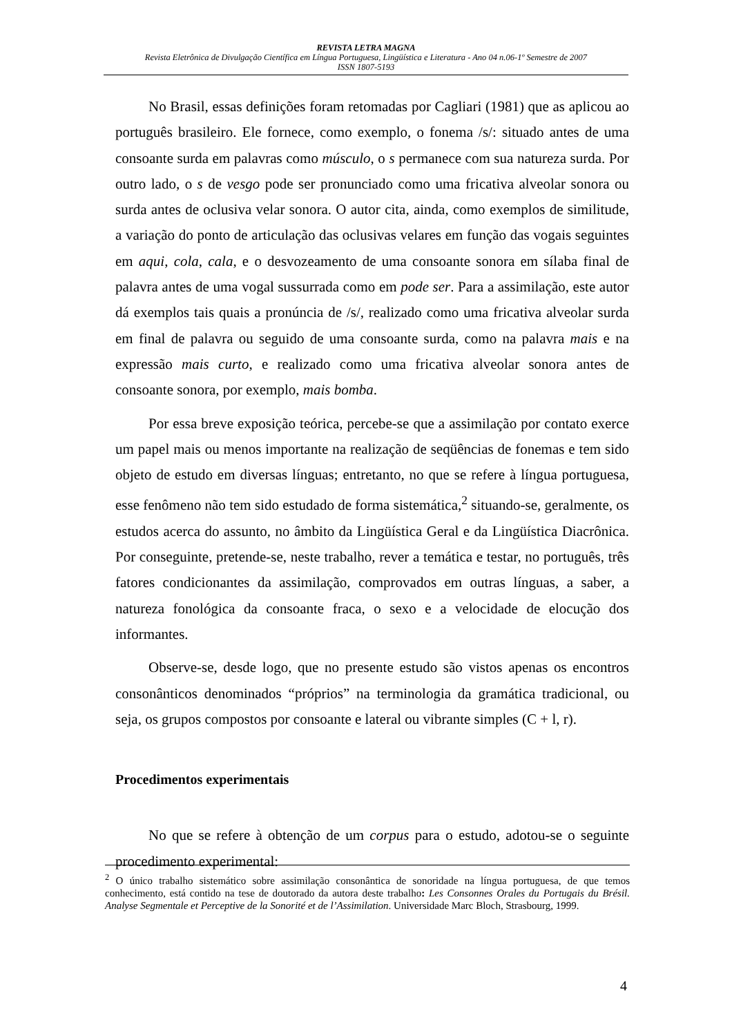REVISTA LETRA MAGNA
Revista Eletrônica de Divulgação Científica em Língua Portuguesa, Lingüística e Literatura - Ano 04 n.06-1º Semestre de 2007
ISSN 1807-5193
No Brasil, essas definições foram retomadas por Cagliari (1981) que as aplicou ao português brasileiro. Ele fornece, como exemplo, o fonema /s/: situado antes de uma consoante surda em palavras como músculo, o s permanece com sua natureza surda. Por outro lado, o s de vesgo pode ser pronunciado como uma fricativa alveolar sonora ou surda antes de oclusiva velar sonora. O autor cita, ainda, como exemplos de similitude, a variação do ponto de articulação das oclusivas velares em função das vogais seguintes em aqui, cola, cala, e o desvozeamento de uma consoante sonora em sílaba final de palavra antes de uma vogal sussurrada como em pode ser. Para a assimilação, este autor dá exemplos tais quais a pronúncia de /s/, realizado como uma fricativa alveolar surda em final de palavra ou seguido de uma consoante surda, como na palavra mais e na expressão mais curto, e realizado como uma fricativa alveolar sonora antes de consoante sonora, por exemplo, mais bomba.
Por essa breve exposição teórica, percebe-se que a assimilação por contato exerce um papel mais ou menos importante na realização de seqüências de fonemas e tem sido objeto de estudo em diversas línguas; entretanto, no que se refere à língua portuguesa, esse fenômeno não tem sido estudado de forma sistemática,<sup>2</sup> situando-se, geralmente, os estudos acerca do assunto, no âmbito da Lingüística Geral e da Lingüística Diacrônica. Por conseguinte, pretende-se, neste trabalho, rever a temática e testar, no português, três fatores condicionantes da assimilação, comprovados em outras línguas, a saber, a natureza fonológica da consoante fraca, o sexo e a velocidade de elocução dos informantes.
Observe-se, desde logo, que no presente estudo são vistos apenas os encontros consonânticos denominados “próprios” na terminologia da gramática tradicional, ou seja, os grupos compostos por consoante e lateral ou vibrante simples (C + l, r).
Procedimentos experimentais
No que se refere à obtenção de um corpus para o estudo, adotou-se o seguinte procedimento experimental:
<sup>2</sup> O único trabalho sistemático sobre assimilação consonântica de sonoridade na língua portuguesa, de que temos conhecimento, está contido na tese de doutorado da autora deste trabalho: Les Consonnes Orales du Portugais du Brésil. Analyse Segmentale et Perceptive de la Sonorité et de l’Assimilation. Universidade Marc Bloch, Strasbourg, 1999.
4